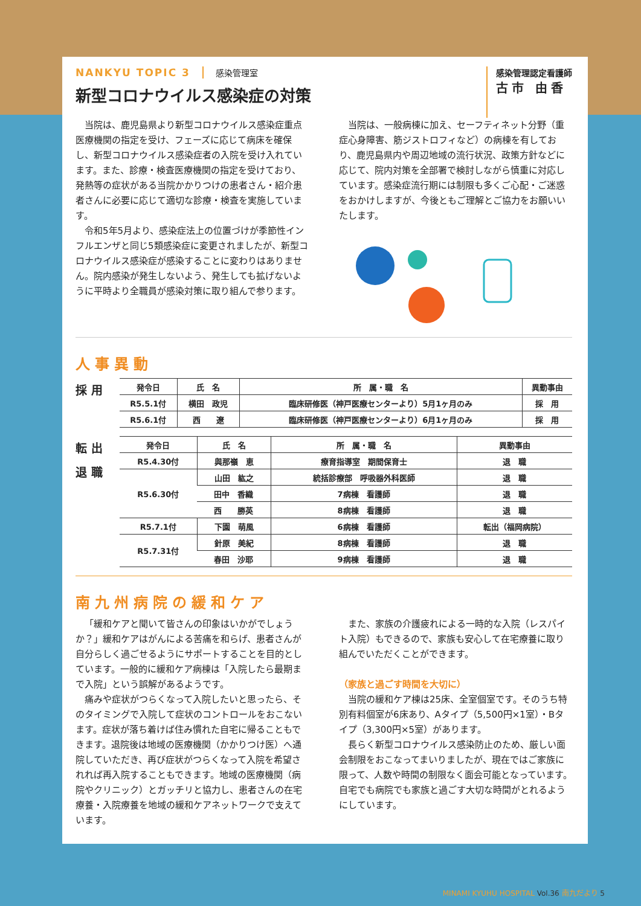NANKYU TOPIC 3 感染管理室
新型コロナウイルス感染症の対策
感染管理認定看護師
古市 由香
当院は、鹿児島県より新型コロナウイルス感染症重点医療機関の指定を受け、フェーズに応じて病床を確保し、新型コロナウイルス感染症者の入院を受け入れています。また、診療・検査医療機関の指定を受けており、発熱等の症状がある当院かかりつけの患者さん・紹介患者さんに必要に応じて適切な診療・検査を実施しています。
令和5年5月より、感染症法上の位置づけが季節性インフルエンザと同じ5類感染症に変更されましたが、新型コロナウイルス感染症が感染することに変わりはありません。院内感染が発生しないよう、発生しても拡げないように平時より全職員が感染対策に取り組んで参ります。
当院は、一般病棟に加え、セーフティネット分野（重症心身障害、筋ジストロフィなど）の病棟を有しており、鹿児島県内や周辺地域の流行状況、政策方針などに応じて、院内対策を全部署で検討しながら慎重に対応しています。感染症流行期には制限も多くご心配・ご迷惑をおかけしますが、今後ともご理解とご協力をお願いいたします。
人事異動
採 用
| 発令日 | 氏 名 | 所 属・職 名 | 異動事由 |
| --- | --- | --- | --- |
| R5.5.1付 | 横田 政児 | 臨床研修医（神戸医療センターより）5月1ヶ月のみ | 採 用 |
| R5.6.1付 | 西 遼 | 臨床研修医（神戸医療センターより）6月1ヶ月のみ | 採 用 |
転 出
退 職
| 発令日 | 氏 名 | 所 属・職 名 | 異動事由 |
| --- | --- | --- | --- |
| R5.4.30付 | 與那嶺 恵 | 療育指導室 期間保育士 | 退 職 |
| R5.6.30付 | 山田 紘之 | 統括診療部 呼吸器外科医師 | 退 職 |
| | 田中 香織 | 7病棟 看護師 | 退 職 |
| | 西 勝英 | 8病棟 看護師 | 退 職 |
| R5.7.1付 | 下園 萌風 | 6病棟 看護師 | 転出（福岡病院） |
| R5.7.31付 | 針原 美紀 | 8病棟 看護師 | 退 職 |
| | 春田 沙耶 | 9病棟 看護師 | 退 職 |
南九州病院の緩和ケア
「緩和ケアと聞いて皆さんの印象はいかがでしょうか？」緩和ケアはがんによる苦痛を和らげ、患者さんが自分らしく過ごせるようにサポートすることを目的としています。一般的に緩和ケア病棟は「入院したら最期まで入院」という誤解があるようです。
痛みや症状がつらくなって入院したいと思ったら、そのタイミングで入院して症状のコントロールをおこないます。症状が落ち着けば住み慣れた自宅に帰ることもできます。退院後は地域の医療機関（かかりつけ医）へ通院していただき、再び症状がつらくなって入院を希望されれば再入院することもできます。地域の医療機関（病院やクリニック）とガッチリと協力し、患者さんの在宅療養・入院療養を地域の緩和ケアネットワークで支えています。
また、家族の介護疲れによる一時的な入院（レスパイト入院）もできるので、家族も安心して在宅療養に取り組んでいただくことができます。
（家族と過ごす時間を大切に）
当院の緩和ケア棟は25床、全室個室です。そのうち特別有料個室が6床あり、Aタイプ（5,500円×1室）・Bタイプ（3,300円×5室）があります。
長らく新型コロナウイルス感染防止のため、厳しい面会制限をおこなってまいりましたが、現在ではご家族に限って、人数や時間の制限なく面会可能となっています。自宅でも病院でも家族と過ごす大切な時間がとれるようにしています。
MINAMI KYUHU HOSPITAL Vol.36 南九だより 5